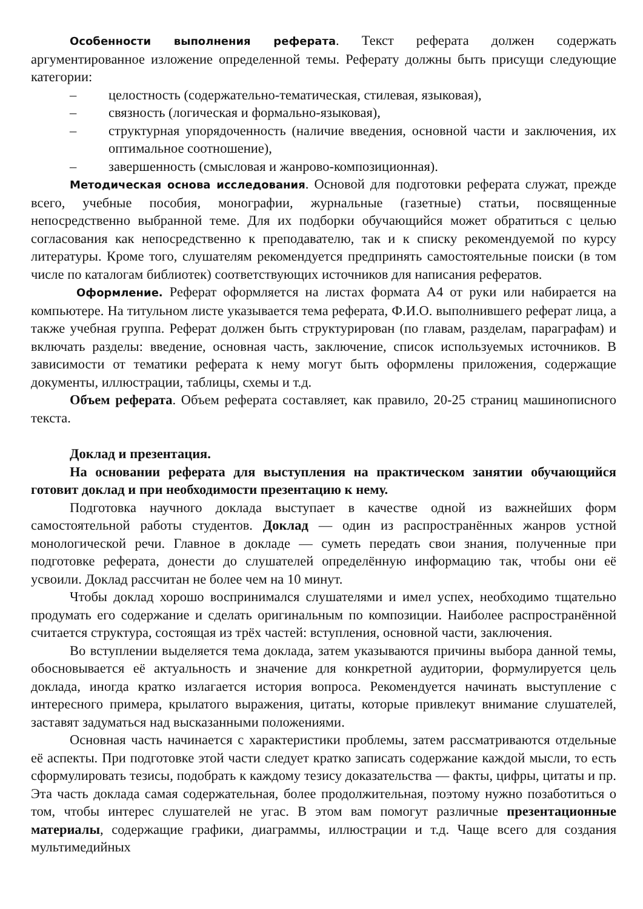Особенности выполнения реферата. Текст реферата должен содержать аргументированное изложение определенной темы. Реферату должны быть присущи следующие категории:
– целостность (содержательно-тематическая, стилевая, языковая),
– связность (логическая и формально-языковая),
– структурная упорядоченность (наличие введения, основной части и заключения, их оптимальное соотношение),
– завершенность (смысловая и жанрово-композиционная).
Методическая основа исследования. Основой для подготовки реферата служат, прежде всего, учебные пособия, монографии, журнальные (газетные) статьи, посвященные непосредственно выбранной теме. Для их подборки обучающийся может обратиться с целью согласования как непосредственно к преподавателю, так и к списку рекомендуемой по курсу литературы. Кроме того, слушателям рекомендуется предпринять самостоятельные поиски (в том числе по каталогам библиотек) соответствующих источников для написания рефератов.
Оформление. Реферат оформляется на листах формата А4 от руки или набирается на компьютере. На титульном листе указывается тема реферата, Ф.И.О. выполнившего реферат лица, а также учебная группа. Реферат должен быть структурирован (по главам, разделам, параграфам) и включать разделы: введение, основная часть, заключение, список используемых источников. В зависимости от тематики реферата к нему могут быть оформлены приложения, содержащие документы, иллюстрации, таблицы, схемы и т.д.
Объем реферата. Объем реферата составляет, как правило, 20-25 страниц машинописного текста.
Доклад и презентация.
На основании реферата для выступления на практическом занятии обучающийся готовит доклад и при необходимости презентацию к нему.
Подготовка научного доклада выступает в качестве одной из важнейших форм самостоятельной работы студентов. Доклад — один из распространённых жанров устной монологической речи. Главное в докладе — суметь передать свои знания, полученные при подготовке реферата, донести до слушателей определённую информацию так, чтобы они её усвоили. Доклад рассчитан не более чем на 10 минут.
Чтобы доклад хорошо воспринимался слушателями и имел успех, необходимо тщательно продумать его содержание и сделать оригинальным по композиции. Наиболее распространённой считается структура, состоящая из трёх частей: вступления, основной части, заключения.
Во вступлении выделяется тема доклада, затем указываются причины выбора данной темы, обосновывается её актуальность и значение для конкретной аудитории, формулируется цель доклада, иногда кратко излагается история вопроса. Рекомендуется начинать выступление с интересного примера, крылатого выражения, цитаты, которые привлекут внимание слушателей, заставят задуматься над высказанными положениями.
Основная часть начинается с характеристики проблемы, затем рассматриваются отдельные её аспекты. При подготовке этой части следует кратко записать содержание каждой мысли, то есть сформулировать тезисы, подобрать к каждому тезису доказательства — факты, цифры, цитаты и пр. Эта часть доклада самая содержательная, более продолжительная, поэтому нужно позаботиться о том, чтобы интерес слушателей не угас. В этом вам помогут различные презентационные материалы, содержащие графики, диаграммы, иллюстрации и т.д. Чаще всего для создания мультимедийных